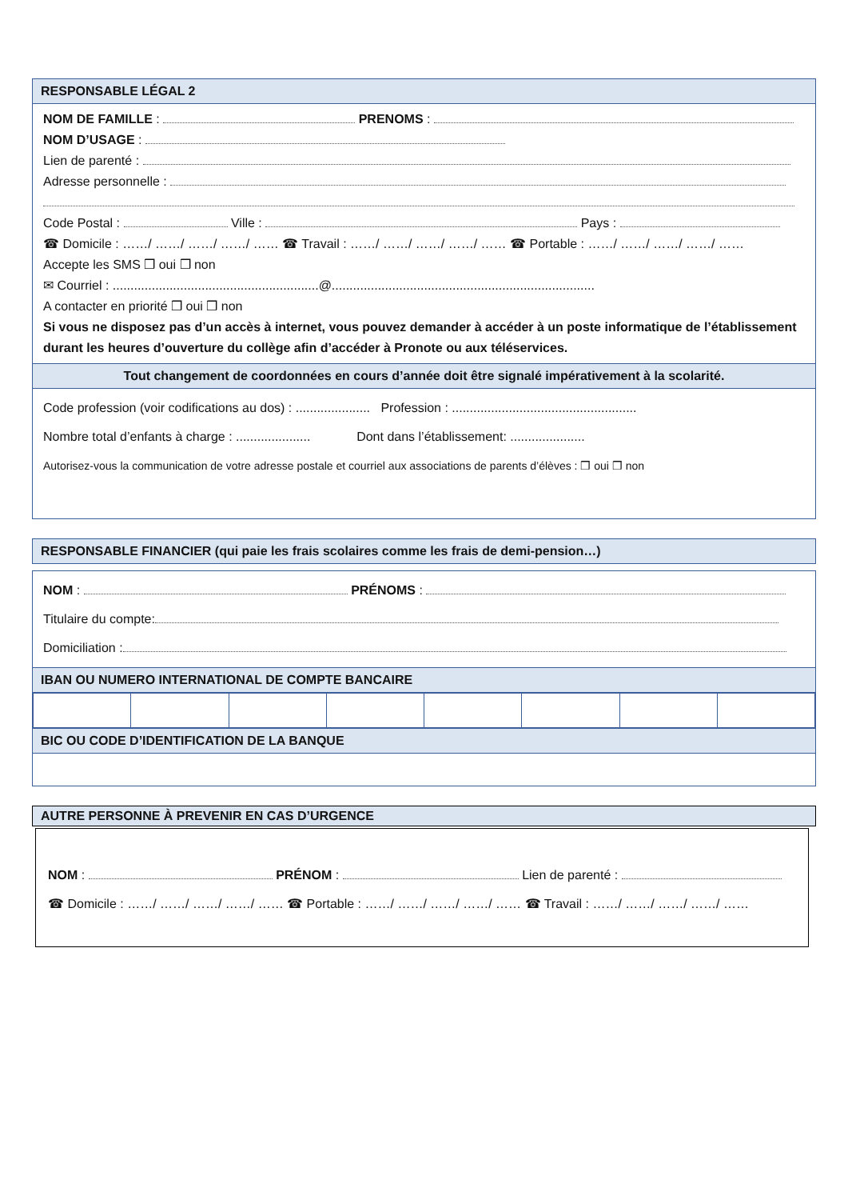RESPONSABLE LÉGAL 2
NOM DE FAMILLE : PRENOMS :
NOM D’USAGE :
Lien de parenté :
Adresse personnelle :
Code Postal : Ville : Pays :
☎ Domicile : ……/ ……/ ……/ ……/ …… ☎ Travail : ……/ ……/ ……/ ……/ …… ☎ Portable : ……/ ……/ ……/ ……/ ……
Accepte les SMS ❒ oui ❒ non
✉ Courriel : ..........................................................@..........................................................................
A contacter en priorité ❒ oui ❒ non
Si vous ne disposez pas d’un accès à internet, vous pouvez demander à accéder à un poste informatique de l’établissement durant les heures d’ouverture du collège afin d’accéder à Pronote ou aux téléservices.
Tout changement de coordonnées en cours d’année doit être signalé impérativement à la scolarité.
Code profession (voir codifications au dos) : ..................... Profession : ....................................................
Nombre total d’enfants à charge : ..................... Dont dans l’établissement: .....................
Autorisez-vous la communication de votre adresse postale et courriel aux associations de parents d’élèves : ❒ oui ❒ non
RESPONSABLE FINANCIER (qui paie les frais scolaires comme les frais de demi-pension…)
NOM : PRÉNOMS :
Titulaire du compte:
Domiciliation :
IBAN OU NUMERO INTERNATIONAL DE COMPTE BANCAIRE
BIC OU CODE D’IDENTIFICATION DE LA BANQUE
AUTRE PERSONNE À PREVENIR EN CAS D’URGENCE
NOM : PRÉNOM : Lien de parenté :
☎ Domicile : ……/ ……/ ……/ ……/ …… ☎ Portable : ……/ ……/ ……/ ……/ …… ☎ Travail : ……/ ……/ ……/ ……/ ……